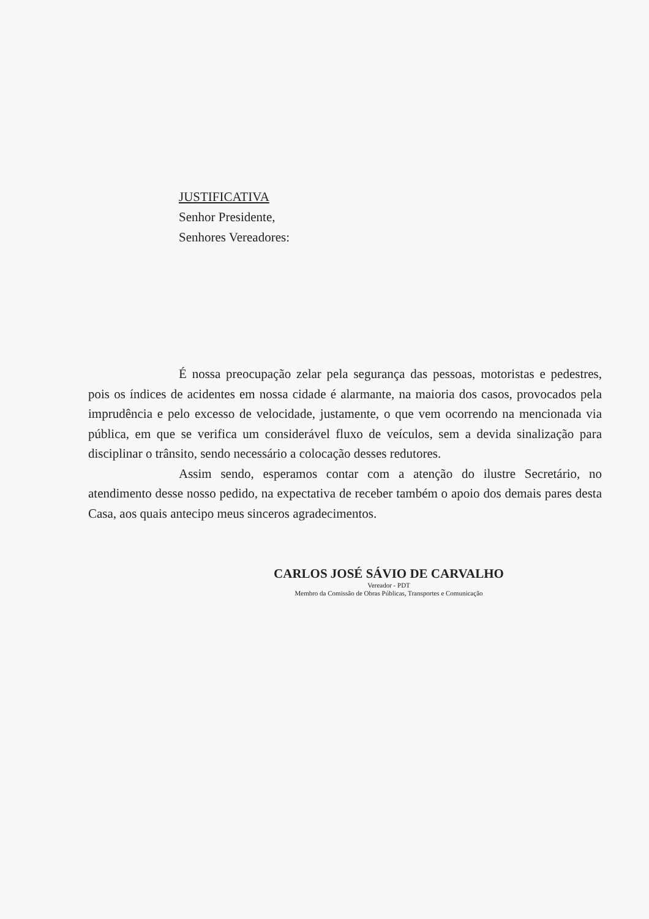JUSTIFICATIVA
Senhor Presidente,
Senhores Vereadores:
É nossa preocupação zelar pela segurança das pessoas, motoristas e pedestres, pois os índices de acidentes em nossa cidade é alarmante, na maioria dos casos, provocados pela imprudência e pelo excesso de velocidade, justamente, o que vem ocorrendo na mencionada via pública, em que se verifica um considerável fluxo de veículos, sem a devida sinalização para disciplinar o trânsito, sendo necessário a colocação desses redutores.
Assim sendo, esperamos contar com a atenção do ilustre Secretário, no atendimento desse nosso pedido, na expectativa de receber também o apoio dos demais pares desta Casa, aos quais antecipo meus sinceros agradecimentos.
CARLOS JOSÉ SÁVIO DE CARVALHO
Vereador - PDT
Membro da Comissão de Obras Públicas, Transportes e Comunicação